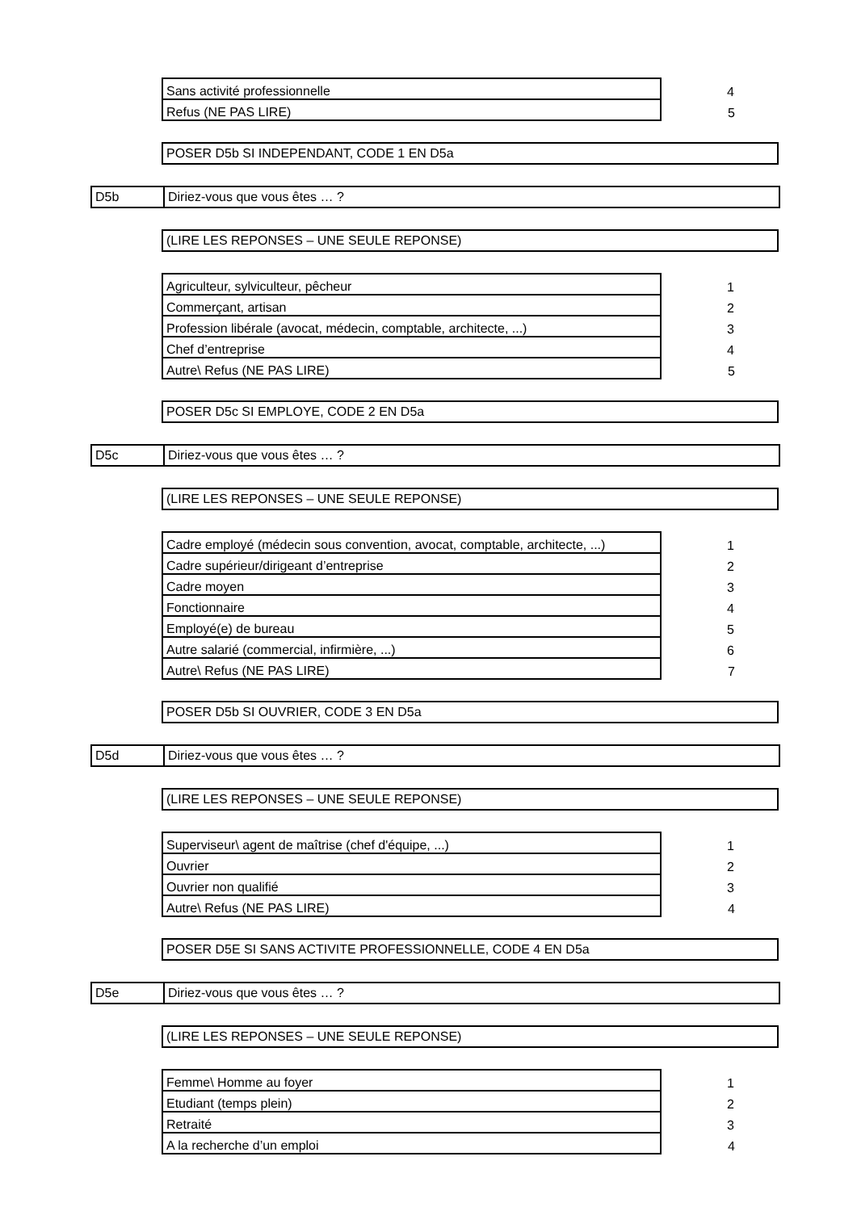| Sans activité professionnelle | 4 |
| Refus (NE PAS LIRE) | 5 |
POSER D5b SI INDEPENDANT, CODE 1 EN D5a
D5b Diriez-vous que vous êtes … ?
(LIRE LES REPONSES – UNE SEULE REPONSE)
| Agriculteur, sylviculteur, pêcheur | 1 |
| Commerçant, artisan | 2 |
| Profession libérale (avocat, médecin, comptable, architecte, ...) | 3 |
| Chef d’entreprise | 4 |
| Autre\ Refus (NE PAS LIRE) | 5 |
POSER D5c SI EMPLOYE, CODE 2 EN D5a
D5c Diriez-vous que vous êtes … ?
(LIRE LES REPONSES – UNE SEULE REPONSE)
| Cadre employé (médecin sous convention, avocat, comptable, architecte, ...) | 1 |
| Cadre supérieur/dirigeant d’entreprise | 2 |
| Cadre moyen | 3 |
| Fonctionnaire | 4 |
| Employé(e) de bureau | 5 |
| Autre salarié (commercial, infirmière, ...) | 6 |
| Autre\ Refus (NE PAS LIRE) | 7 |
POSER D5b SI OUVRIER, CODE 3 EN D5a
D5d Diriez-vous que vous êtes … ?
(LIRE LES REPONSES – UNE SEULE REPONSE)
| Superviseur\ agent de maîtrise (chef d'équipe, ...) | 1 |
| Ouvrier | 2 |
| Ouvrier non qualifié | 3 |
| Autre\ Refus (NE PAS LIRE) | 4 |
POSER D5E SI SANS ACTIVITE PROFESSIONNELLE, CODE 4 EN D5a
D5e Diriez-vous que vous êtes … ?
(LIRE LES REPONSES – UNE SEULE REPONSE)
| Femme\ Homme au foyer | 1 |
| Etudiant (temps plein) | 2 |
| Retraité | 3 |
| A la recherche d’un emploi | 4 |